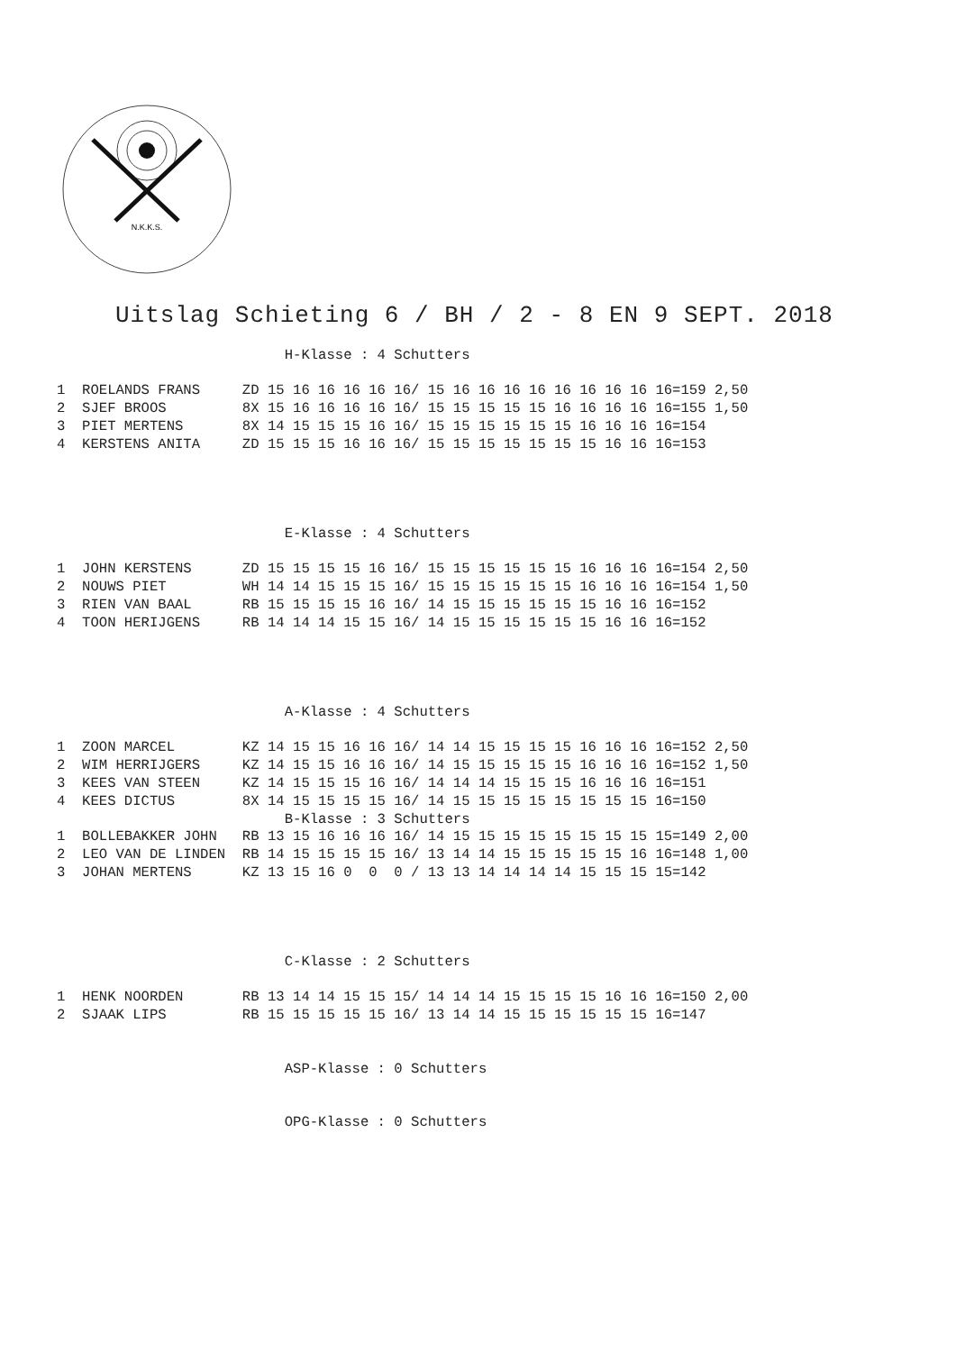N.K.K.S.
Uitslag Schieting 6 / BH / 2 - 8 EN 9 SEPT. 2018
                           H-Klasse : 4 Schutters

1  ROELANDS FRANS     ZD 15 16 16 16 16 16/ 15 16 16 16 16 16 16 16 16 16=159 2,50
2  SJEF BROOS         8X 15 16 16 16 16 16/ 15 15 15 15 15 16 16 16 16 16=155 1,50
3  PIET MERTENS       8X 14 15 15 15 16 16/ 15 15 15 15 15 15 16 16 16 16=154
4  KERSTENS ANITA     ZD 15 15 15 16 16 16/ 15 15 15 15 15 15 15 16 16 16=153




                           E-Klasse : 4 Schutters

1  JOHN KERSTENS      ZD 15 15 15 15 16 16/ 15 15 15 15 15 15 16 16 16 16=154 2,50
2  NOUWS PIET         WH 14 14 15 15 15 16/ 15 15 15 15 15 15 16 16 16 16=154 1,50
3  RIEN VAN BAAL      RB 15 15 15 15 16 16/ 14 15 15 15 15 15 15 16 16 16=152
4  TOON HERIJGENS     RB 14 14 14 15 15 16/ 14 15 15 15 15 15 15 16 16 16=152




                           A-Klasse : 4 Schutters

1  ZOON MARCEL        KZ 14 15 15 16 16 16/ 14 14 15 15 15 15 16 16 16 16=152 2,50
2  WIM HERRIJGERS     KZ 14 15 15 16 16 16/ 14 15 15 15 15 15 16 16 16 16=152 1,50
3  KEES VAN STEEN     KZ 14 15 15 15 16 16/ 14 14 14 15 15 15 16 16 16 16=151
4  KEES DICTUS        8X 14 15 15 15 15 16/ 14 15 15 15 15 15 15 15 15 16=150
                           B-Klasse : 3 Schutters
1  BOLLEBAKKER JOHN   RB 13 15 16 16 16 16/ 14 15 15 15 15 15 15 15 15 15=149 2,00
2  LEO VAN DE LINDEN  RB 14 15 15 15 15 16/ 13 14 14 15 15 15 15 15 16 16=148 1,00
3  JOHAN MERTENS      KZ 13 15 16 0  0  0 / 13 13 14 14 14 14 15 15 15 15=142




                           C-Klasse : 2 Schutters

1  HENK NOORDEN       RB 13 14 14 15 15 15/ 14 14 14 15 15 15 15 16 16 16=150 2,00
2  SJAAK LIPS         RB 15 15 15 15 15 16/ 13 14 14 15 15 15 15 15 15 16=147


                           ASP-Klasse : 0 Schutters


                           OPG-Klasse : 0 Schutters